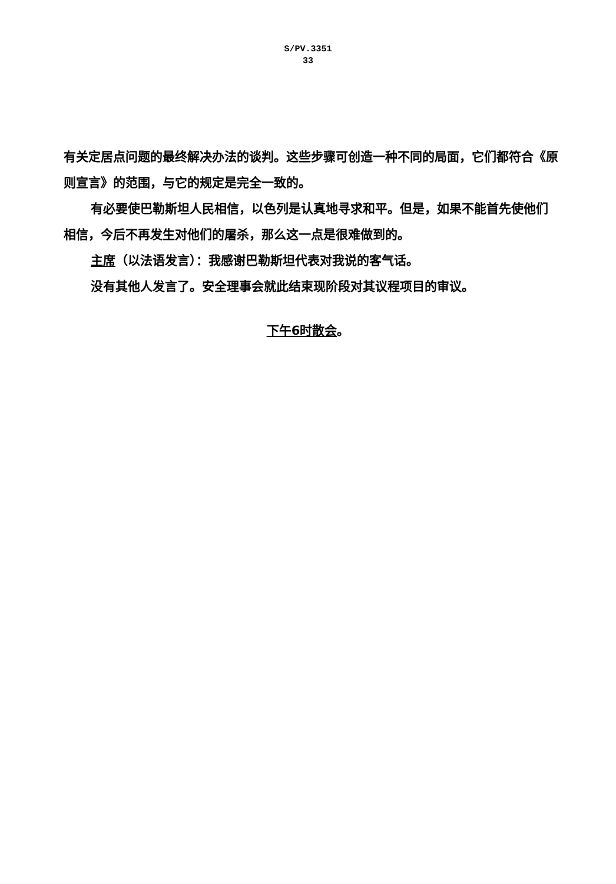S/PV.3351
33
有关定居点问题的最终解决办法的谈判。这些步骤可创造一种不同的局面，它们都符合《原则宣言》的范围，与它的规定是完全一致的。
有必要使巴勒斯坦人民相信，以色列是认真地寻求和平。但是，如果不能首先使他们相信，今后不再发生对他们的屠杀，那么这一点是很难做到的。
主席（以法语发言）：我感谢巴勒斯坦代表对我说的客气话。
没有其他人发言了。安全理事会就此结束现阶段对其议程项目的审议。
下午6时散会。